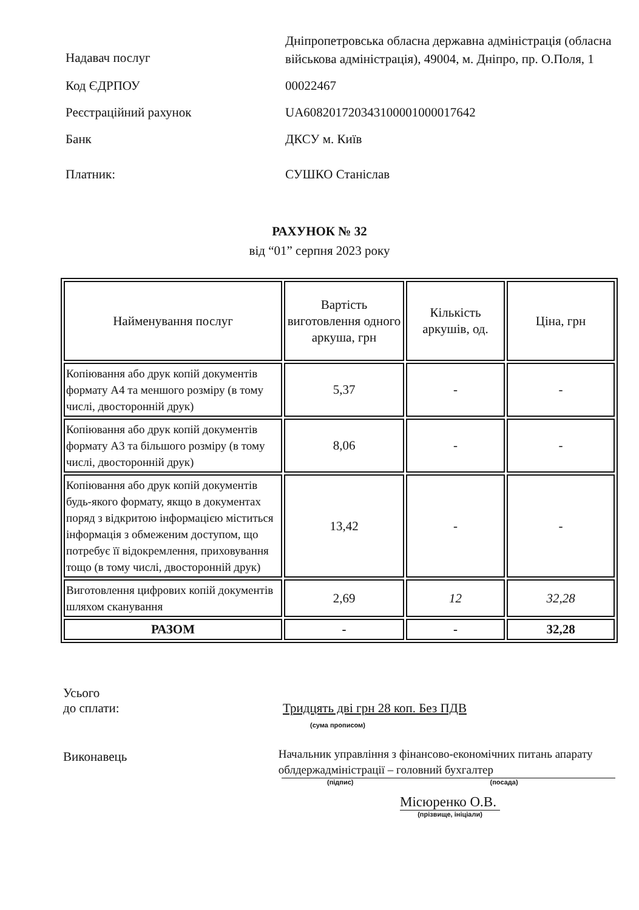Надавач послуг
Дніпропетровська обласна державна адміністрація (обласна військова адміністрація), 49004, м. Дніпро, пр. О.Поля, 1
Код ЄДРПОУ 00022467
Реєстраційний рахунок UA608201720343100001000017642
Банк ДКСУ м. Київ
Платник: СУШКО Станіслав
РАХУНОК № 32
від “01” серпня 2023 року
| Найменування послуг | Вартість виготовлення одного аркуша, грн | Кількість аркушів, од. | Ціна, грн |
| --- | --- | --- | --- |
| Копіювання або друк копій документів формату А4 та меншого розміру (в тому числі, двосторонній друк) | 5,37 | - | - |
| Копіювання або друк копій документів формату А3 та більшого розміру (в тому числі, двосторонній друк) | 8,06 | - | - |
| Копіювання або друк копій документів будь-якого формату, якщо в документах поряд з відкритою інформацією міститься інформація з обмеженим доступом, що потребує її відокремлення, приховування тощо (в тому числі, двосторонній друк) | 13,42 | - | - |
| Виготовлення цифрових копій документів шляхом сканування | 2,69 | 12 | 32,28 |
| РАЗОМ | - | - | 32,28 |
Усього
до сплати: Тридцять дві грн 28 коп. Без ПДВ
(сума прописом)
Виконавець
Начальник управління з фінансово-економічних питань апарату облдержадміністрації – головний бухгалтер
(підпис) (посада)
Місюренко О.В.
(прізвище, ініціали)